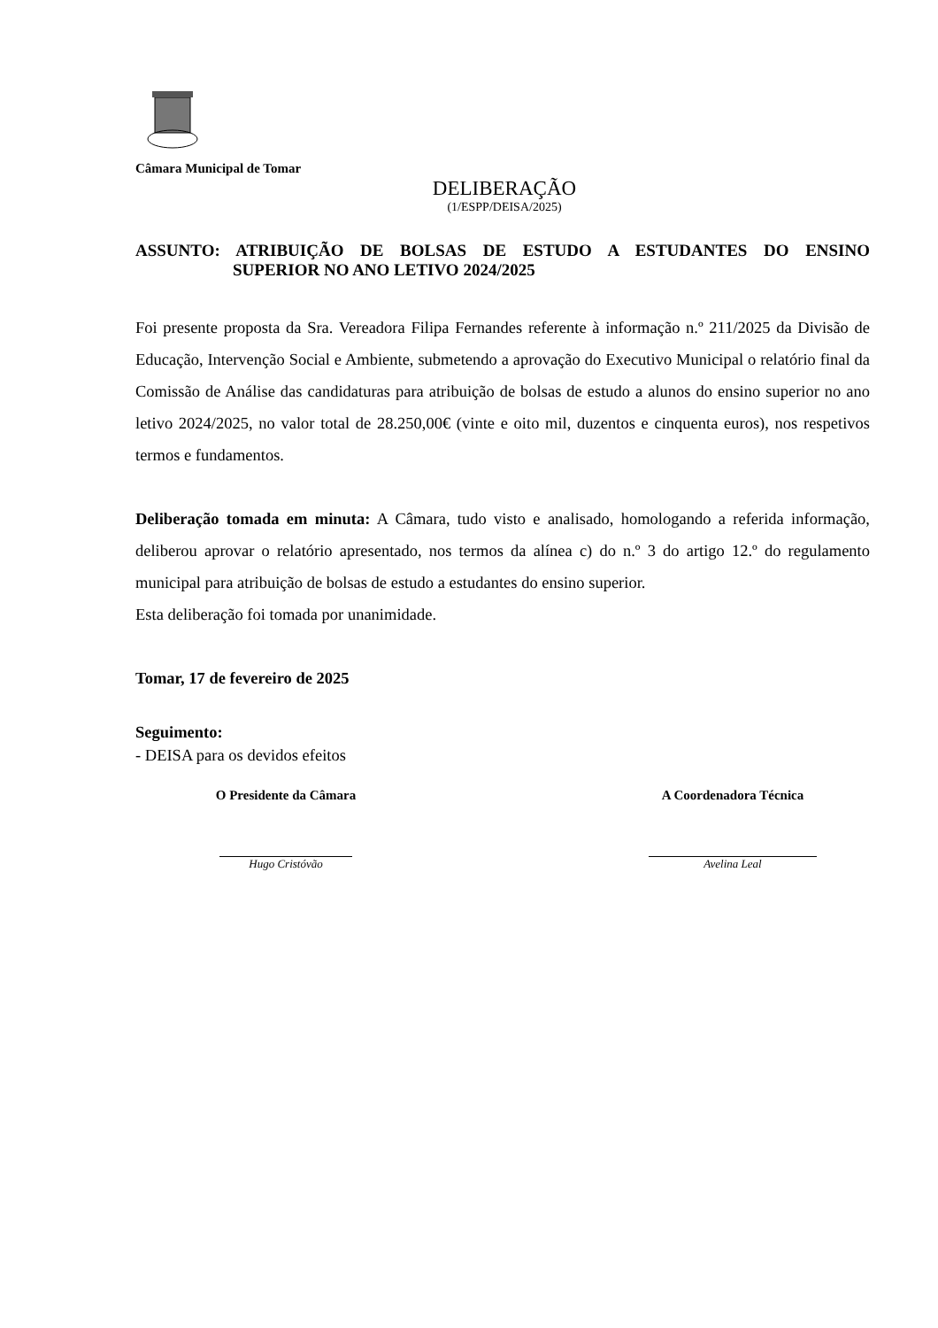Câmara Municipal de Tomar
DELIBERAÇÃO
(1/ESPP/DEISA/2025)
ASSUNTO: ATRIBUIÇÃO DE BOLSAS DE ESTUDO A ESTUDANTES DO ENSINO
SUPERIOR NO ANO LETIVO 2024/2025
Foi presente proposta da Sra. Vereadora Filipa Fernandes referente à informação n.º 211/2025 da Divisão de Educação, Intervenção Social e Ambiente, submetendo a aprovação do Executivo Municipal o relatório final da Comissão de Análise das candidaturas para atribuição de bolsas de estudo a alunos do ensino superior no ano letivo 2024/2025, no valor total de 28.250,00€ (vinte e oito mil, duzentos e cinquenta euros), nos respetivos termos e fundamentos.
Deliberação tomada em minuta: A Câmara, tudo visto e analisado, homologando a referida informação, deliberou aprovar o relatório apresentado, nos termos da alínea c) do n.º 3 do artigo 12.º do regulamento municipal para atribuição de bolsas de estudo a estudantes do ensino superior.
Esta deliberação foi tomada por unanimidade.
Tomar, 17 de fevereiro de 2025
Seguimento:
- DEISA para os devidos efeitos
O Presidente da Câmara
Hugo Cristóvão
A Coordenadora Técnica
Avelina Leal